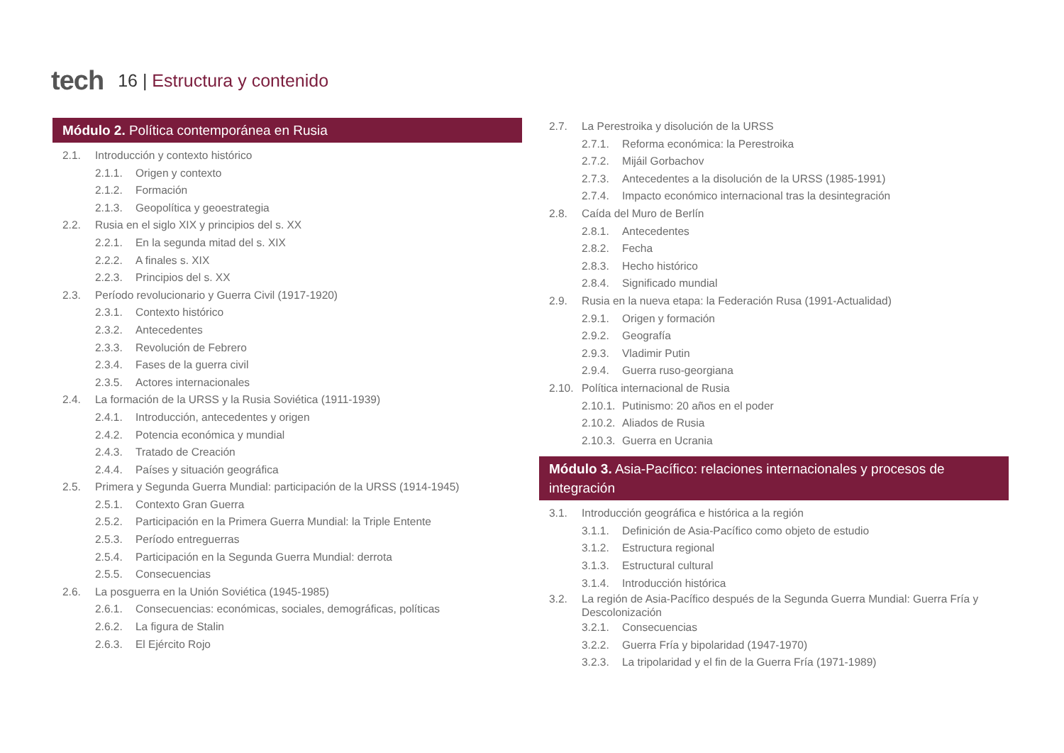tech
16 | Estructura y contenido
Módulo 2. Política contemporánea en Rusia
2.1. Introducción y contexto histórico
2.1.1. Origen y contexto
2.1.2. Formación
2.1.3. Geopolítica y geoestrategia
2.2. Rusia en el siglo XIX y principios del s. XX
2.2.1. En la segunda mitad del s. XIX
2.2.2. A finales s. XIX
2.2.3. Principios del s. XX
2.3. Período revolucionario y Guerra Civil (1917-1920)
2.3.1. Contexto histórico
2.3.2. Antecedentes
2.3.3. Revolución de Febrero
2.3.4. Fases de la guerra civil
2.3.5. Actores internacionales
2.4. La formación de la URSS y la Rusia Soviética (1911-1939)
2.4.1. Introducción, antecedentes y origen
2.4.2. Potencia económica y mundial
2.4.3. Tratado de Creación
2.4.4. Países y situación geográfica
2.5. Primera y Segunda Guerra Mundial: participación de la URSS (1914-1945)
2.5.1. Contexto Gran Guerra
2.5.2. Participación en la Primera Guerra Mundial: la Triple Entente
2.5.3. Período entreguerras
2.5.4. Participación en la Segunda Guerra Mundial: derrota
2.5.5. Consecuencias
2.6. La posguerra en la Unión Soviética (1945-1985)
2.6.1. Consecuencias: económicas, sociales, demográficas, políticas
2.6.2. La figura de Stalin
2.6.3. El Ejército Rojo
2.7. La Perestroika y disolución de la URSS
2.7.1. Reforma económica: la Perestroika
2.7.2. Mijáil Gorbachov
2.7.3. Antecedentes a la disolución de la URSS (1985-1991)
2.7.4. Impacto económico internacional tras la desintegración
2.8. Caída del Muro de Berlín
2.8.1. Antecedentes
2.8.2. Fecha
2.8.3. Hecho histórico
2.8.4. Significado mundial
2.9. Rusia en la nueva etapa: la Federación Rusa (1991-Actualidad)
2.9.1. Origen y formación
2.9.2. Geografía
2.9.3. Vladimir Putin
2.9.4. Guerra ruso-georgiana
2.10. Política internacional de Rusia
2.10.1. Putinismo: 20 años en el poder
2.10.2. Aliados de Rusia
2.10.3. Guerra en Ucrania
Módulo 3. Asia-Pacífico: relaciones internacionales y procesos de integración
3.1. Introducción geográfica e histórica a la región
3.1.1. Definición de Asia-Pacífico como objeto de estudio
3.1.2. Estructura regional
3.1.3. Estructural cultural
3.1.4. Introducción histórica
3.2. La región de Asia-Pacífico después de la Segunda Guerra Mundial: Guerra Fría y Descolonización
3.2.1. Consecuencias
3.2.2. Guerra Fría y bipolaridad (1947-1970)
3.2.3. La tripolaridad y el fin de la Guerra Fría (1971-1989)